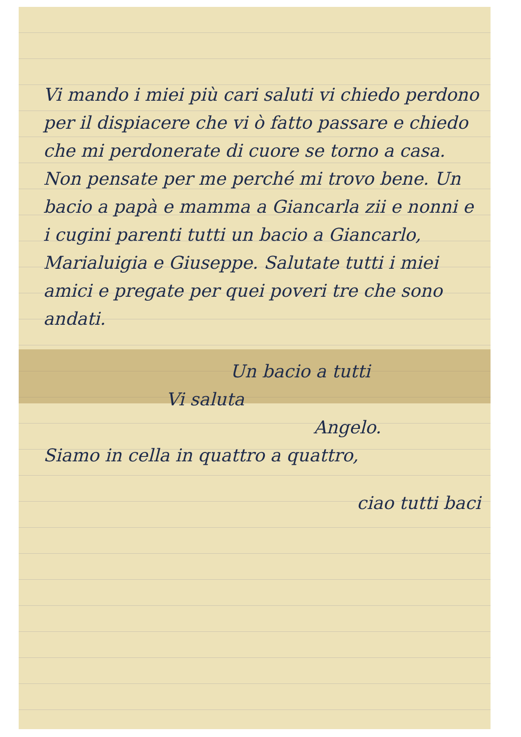Vi mando i miei più cari saluti vi chiedo perdono per il dispiacere che vi ò fatto passare e chiedo che mi perdonerate di cuore se torno a casa. Non pensate per me perché mi trovo bene. Un bacio a papà e mamma a Giancarla zii e nonni e i cugini parenti tutti un bacio a Giancarlo, Marialuigia e Giuseppe. Salutate tutti i miei amici e pregate per quei poveri tre che sono andati.
Un bacio a tutti
Vi saluta
Angelo.
Siamo in cella in quattro a quattro,
ciao tutti baci